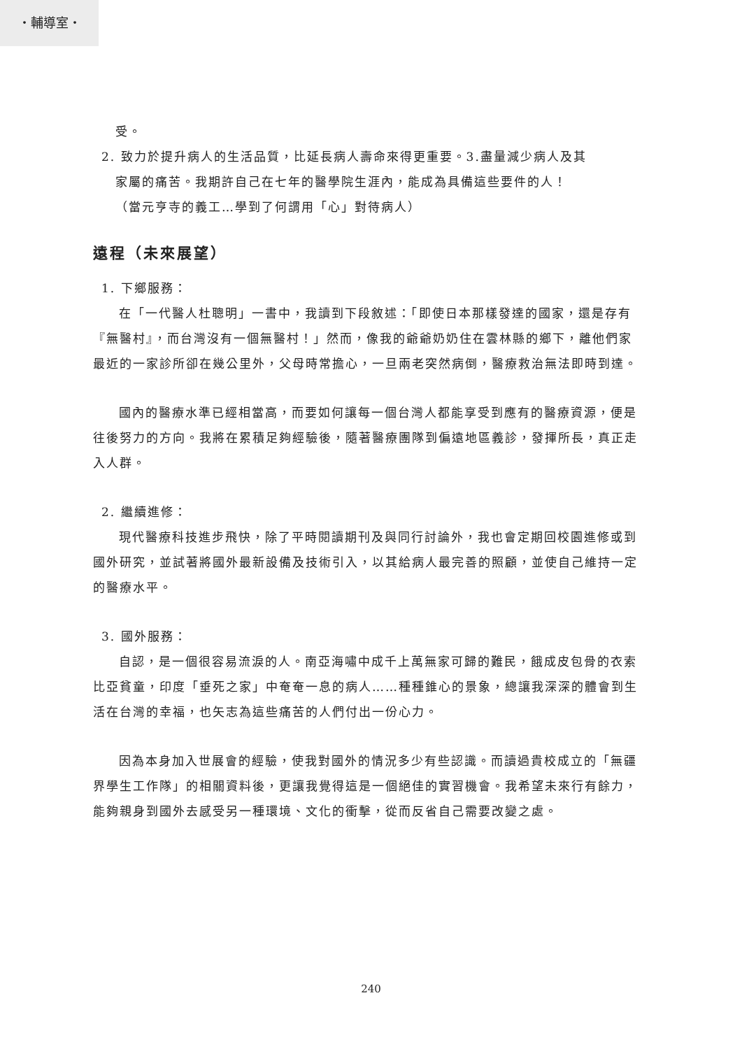・輔導室・
受。
2. 致力於提升病人的生活品質，比延長病人壽命來得更重要。3.盡量減少病人及其
家屬的痛苦。我期許自己在七年的醫學院生涯內，能成為具備這些要件的人！
（當元亨寺的義工…學到了何謂用「心」對待病人）
遠程（未來展望）
1. 下鄉服務：
在「一代醫人杜聰明」一書中，我讀到下段敘述：「即使日本那樣發達的國家，還是存有『無醫村』，而台灣沒有一個無醫村！」然而，像我的爺爺奶奶住在雲林縣的鄉下，離他們家最近的一家診所卻在幾公里外，父母時常擔心，一旦兩老突然病倒，醫療救治無法即時到達。
國內的醫療水準已經相當高，而要如何讓每一個台灣人都能享受到應有的醫療資源，便是往後努力的方向。我將在累積足夠經驗後，隨著醫療團隊到偏遠地區義診，發揮所長，真正走入人群。
2. 繼續進修：
現代醫療科技進步飛快，除了平時閱讀期刊及與同行討論外，我也會定期回校園進修或到國外研究，並試著將國外最新設備及技術引入，以其給病人最完善的照顧，並使自己維持一定的醫療水平。
3. 國外服務：
自認，是一個很容易流淚的人。南亞海嘯中成千上萬無家可歸的難民，餓成皮包骨的衣索比亞貧童，印度「垂死之家」中奄奄一息的病人……種種錐心的景象，總讓我深深的體會到生活在台灣的幸福，也矢志為這些痛苦的人們付出一份心力。
因為本身加入世展會的經驗，使我對國外的情況多少有些認識。而讀過貴校成立的「無疆界學生工作隊」的相關資料後，更讓我覺得這是一個絕佳的實習機會。我希望未來行有餘力，能夠親身到國外去感受另一種環境、文化的衝擊，從而反省自己需要改變之處。
240